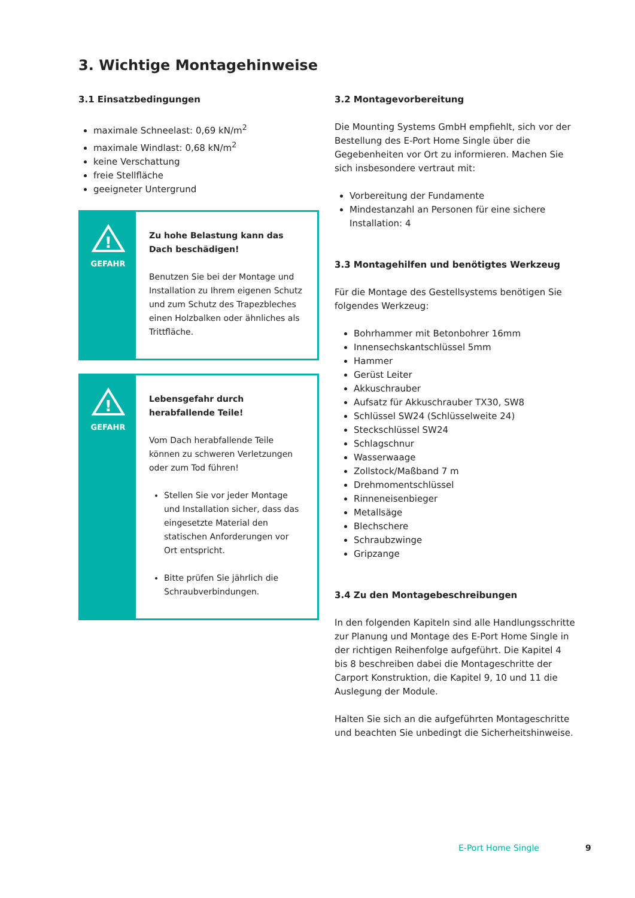3. Wichtige Montagehinweise
3.1 Einsatzbedingungen
maximale Schneelast: 0,69 kN/m<sup>2</sup>
maximale Windlast: 0,68 kN/m<sup>2</sup>
keine Verschattung
freie Stellfläche
geeigneter Untergrund
!
GEFAHR
Zu hohe Belastung kann das Dach beschädigen!
Benutzen Sie bei der Montage und Installation zu Ihrem eigenen Schutz und zum Schutz des Trapezbleches einen Holzbalken oder ähnliches als Trittfläche.
!
GEFAHR
Lebensgefahr durch herabfallende Teile!
Vom Dach herabfallende Teile können zu schweren Verletzungen oder zum Tod führen!
Stellen Sie vor jeder Montage und Installation sicher, dass das eingesetzte Material den statischen Anforderungen vor Ort entspricht.
Bitte prüfen Sie jährlich die Schraubverbindungen.
3.2 Montagevorbereitung
Die Mounting Systems GmbH empfiehlt, sich vor der Bestellung des E-Port Home Single über die Gegebenheiten vor Ort zu informieren. Machen Sie sich insbesondere vertraut mit:
Vorbereitung der Fundamente
Mindestanzahl an Personen für eine sichere Installation: 4
3.3 Montagehilfen und benötigtes Werkzeug
Für die Montage des Gestellsystems benötigen Sie folgendes Werkzeug:
Bohrhammer mit Betonbohrer 16mm
Innensechskantschlüssel 5mm
Hammer
Gerüst Leiter
Akkuschrauber
Aufsatz für Akkuschrauber TX30, SW8
Schlüssel SW24 (Schlüsselweite 24)
Steckschlüssel SW24
Schlagschnur
Wasserwaage
Zollstock/Maßband 7 m
Drehmomentschlüssel
Rinneneisenbieger
Metallsäge
Blechschere
Schraubzwinge
Gripzange
3.4 Zu den Montagebeschreibungen
In den folgenden Kapiteln sind alle Handlungsschritte zur Planung und Montage des E-Port Home Single in der richtigen Reihenfolge aufgeführt. Die Kapitel 4 bis 8 beschreiben dabei die Montageschritte der Carport Konstruktion, die Kapitel 9, 10 und 11 die Auslegung der Module.
Halten Sie sich an die aufgeführten Montageschritte und beachten Sie unbedingt die Sicherheitshinweise.
E-Port Home Single 9